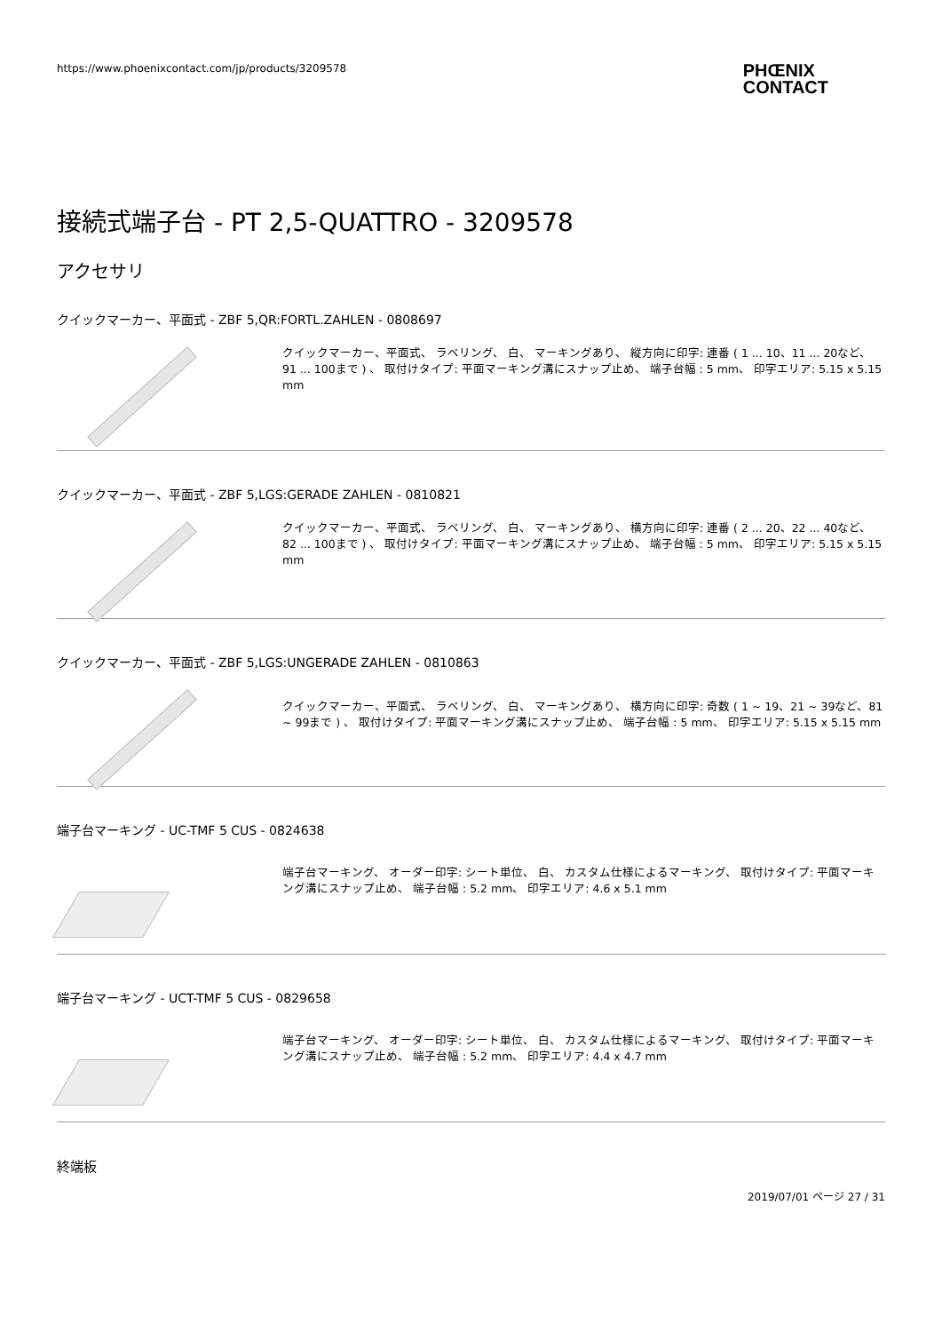https://www.phoenixcontact.com/jp/products/3209578
PHŒNIX
CONTACT
接続式端子台 - PT 2,5-QUATTRO - 3209578
アクセサリ
クイックマーカー、平面式 - ZBF 5,QR:FORTL.ZAHLEN - 0808697
クイックマーカー、平面式、 ラベリング、 白、 マーキングあり、 縦方向に印字: 連番 ( 1 ... 10、11 ... 20など、91 ... 100まで ) 、 取付けタイプ: 平面マーキング溝にスナップ止め、 端子台幅 : 5 mm、 印字エリア: 5.15 x 5.15 mm
クイックマーカー、平面式 - ZBF 5,LGS:GERADE ZAHLEN - 0810821
クイックマーカー、平面式、 ラベリング、 白、 マーキングあり、 横方向に印字: 連番 ( 2 ... 20、22 ... 40など、82 ... 100まで ) 、 取付けタイプ: 平面マーキング溝にスナップ止め、 端子台幅 : 5 mm、 印字エリア: 5.15 x 5.15 mm
クイックマーカー、平面式 - ZBF 5,LGS:UNGERADE ZAHLEN - 0810863
クイックマーカー、平面式、 ラベリング、 白、 マーキングあり、 横方向に印字: 奇数 ( 1 ~ 19、21 ~ 39など、81 ~ 99まで ) 、 取付けタイプ: 平面マーキング溝にスナップ止め、 端子台幅 : 5 mm、 印字エリア: 5.15 x 5.15 mm
端子台マーキング - UC-TMF 5 CUS - 0824638
端子台マーキング、 オーダー印字: シート単位、 白、 カスタム仕様によるマーキング、 取付けタイプ: 平面マーキング溝にスナップ止め、 端子台幅 : 5.2 mm、 印字エリア: 4.6 x 5.1 mm
端子台マーキング - UCT-TMF 5 CUS - 0829658
端子台マーキング、 オーダー印字: シート単位、 白、 カスタム仕様によるマーキング、 取付けタイプ: 平面マーキング溝にスナップ止め、 端子台幅 : 5.2 mm、 印字エリア: 4.4 x 4.7 mm
終端板
2019/07/01 ページ 27 / 31